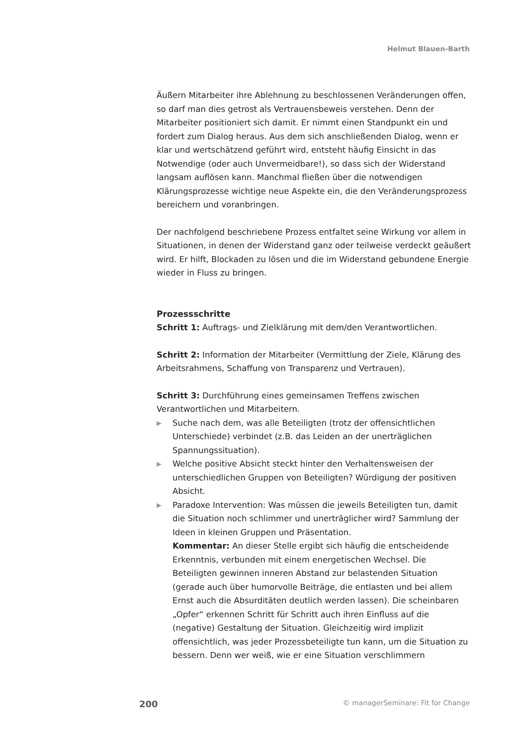Helmut Blauen-Barth
Äußern Mitarbeiter ihre Ablehnung zu beschlossenen Veränderungen offen, so darf man dies getrost als Vertrauensbeweis verstehen. Denn der Mitarbeiter positioniert sich damit. Er nimmt einen Standpunkt ein und fordert zum Dialog heraus. Aus dem sich anschließenden Dialog, wenn er klar und wertschätzend geführt wird, entsteht häufig Einsicht in das Notwendige (oder auch Unvermeidbare!), so dass sich der Widerstand langsam auflösen kann. Manchmal fließen über die notwendigen Klärungsprozesse wichtige neue Aspekte ein, die den Veränderungsprozess bereichern und voranbringen.
Der nachfolgend beschriebene Prozess entfaltet seine Wirkung vor allem in Situationen, in denen der Widerstand ganz oder teilweise verdeckt geäußert wird. Er hilft, Blockaden zu lösen und die im Widerstand gebundene Energie wieder in Fluss zu bringen.
Prozessschritte
Schritt 1: Auftrags- und Zielklärung mit dem/den Verantwortlichen.
Schritt 2: Information der Mitarbeiter (Vermittlung der Ziele, Klärung des Arbeitsrahmens, Schaffung von Transparenz und Vertrauen).
Schritt 3: Durchführung eines gemeinsamen Treffens zwischen Verantwortlichen und Mitarbeitern.
▶ Suche nach dem, was alle Beteiligten (trotz der offensichtlichen Unterschiede) verbindet (z.B. das Leiden an der unerträglichen Spannungssituation).
▶ Welche positive Absicht steckt hinter den Verhaltensweisen der unterschiedlichen Gruppen von Beteiligten? Würdigung der positiven Absicht.
▶ Paradoxe Intervention: Was müssen die jeweils Beteiligten tun, damit die Situation noch schlimmer und unerträglicher wird? Sammlung der Ideen in kleinen Gruppen und Präsentation.
Kommentar: An dieser Stelle ergibt sich häufig die entscheidende Erkenntnis, verbunden mit einem energetischen Wechsel. Die Beteiligten gewinnen inneren Abstand zur belastenden Situation (gerade auch über humorvolle Beiträge, die entlasten und bei allem Ernst auch die Absurditäten deutlich werden lassen). Die scheinbaren „Opfer“ erkennen Schritt für Schritt auch ihren Einfluss auf die (negative) Gestaltung der Situation. Gleichzeitig wird implizit offensichtlich, was jeder Prozessbeteiligte tun kann, um die Situation zu bessern. Denn wer weiß, wie er eine Situation verschlimmern
200 © managerSeminare: Fit for Change